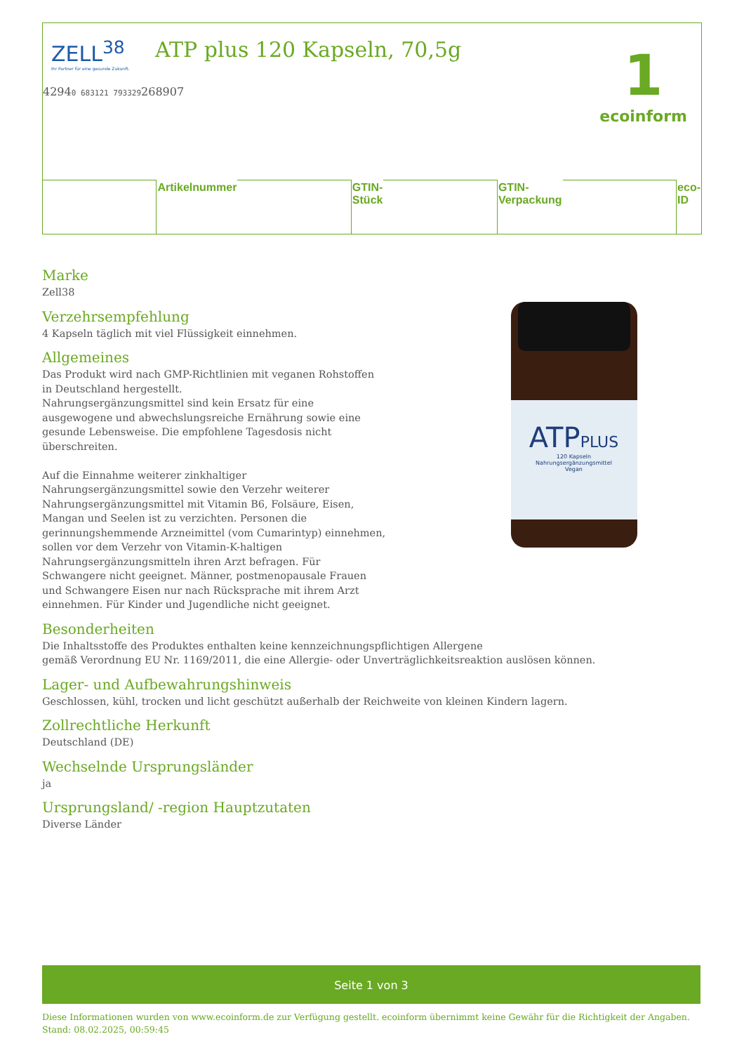ZELL<sup>38</sup>
Ihr Partner für eine gesunde Zukunft.
ATP plus 120 Kapseln, 70,5g
1
ecoinform
| | Artikelnummer | | GTIN-Stück | | GTIN-Verpackung | | eco-ID |
ATPPLUS
120 Kapseln
Nahrungsergänzungsmittel
Vegan
Marke
Zell38
Verzehrsempfehlung
4 Kapseln täglich mit viel Flüssigkeit einnehmen.
Allgemeines
Das Produkt wird nach GMP-Richtlinien mit veganen Rohstoffen in Deutschland hergestellt.
Nahrungsergänzungsmittel sind kein Ersatz für eine ausgewogene und abwechslungsreiche Ernährung sowie eine gesunde Lebensweise. Die empfohlene Tagesdosis nicht überschreiten.
Auf die Einnahme weiterer zinkhaltiger Nahrungsergänzungsmittel sowie den Verzehr weiterer Nahrungsergänzungsmittel mit Vitamin B6, Folsäure, Eisen, Mangan und Seelen ist zu verzichten. Personen die gerinnungshemmende Arzneimittel (vom Cumarintyp) einnehmen, sollen vor dem Verzehr von Vitamin-K-haltigen Nahrungsergänzungsmitteln ihren Arzt befragen. Für Schwangere nicht geeignet. Männer, postmenopausale Frauen und Schwangere Eisen nur nach Rücksprache mit ihrem Arzt einnehmen. Für Kinder und Jugendliche nicht geeignet.
Besonderheiten
Die Inhaltsstoffe des Produktes enthalten keine kennzeichnungspflichtigen Allergene
gemäß Verordnung EU Nr. 1169/2011, die eine Allergie- oder Unverträglichkeitsreaktion auslösen können.
Lager- und Aufbewahrungshinweis
Geschlossen, kühl, trocken und licht geschützt außerhalb der Reichweite von kleinen Kindern lagern.
Zollrechtliche Herkunft
Deutschland (DE)
Wechselnde Ursprungsländer
ja
Ursprungsland/ -region Hauptzutaten
Diverse Länder
Seite 1 von 3
Diese Informationen wurden von www.ecoinform.de zur Verfügung gestellt. ecoinform übernimmt keine Gewähr für die Richtigkeit der Angaben.
Stand: 08.02.2025, 00:59:45